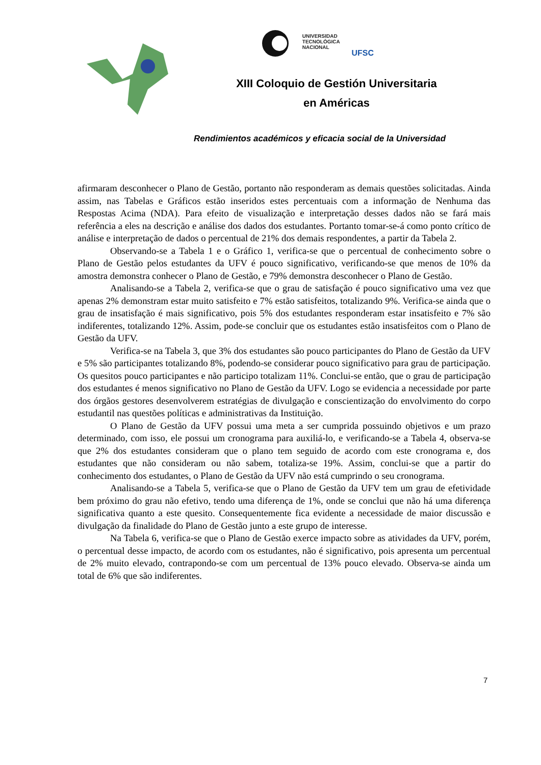UNIVERSIDAD
TECNOLÓGICA
NACIONAL UFSC
XIII Coloquio de Gestión Universitaria
en Américas
Rendimientos académicos y eficacia social de la Universidad
afirmaram desconhecer o Plano de Gestão, portanto não responderam as demais questões solicitadas. Ainda assim, nas Tabelas e Gráficos estão inseridos estes percentuais com a informação de Nenhuma das Respostas Acima (NDA). Para efeito de visualização e interpretação desses dados não se fará mais referência a eles na descrição e análise dos dados dos estudantes. Portanto tomar-se-á como ponto crítico de análise e interpretação de dados o percentual de 21% dos demais respondentes, a partir da Tabela 2.
Observando-se a Tabela 1 e o Gráfico 1, verifica-se que o percentual de conhecimento sobre o Plano de Gestão pelos estudantes da UFV é pouco significativo, verificando-se que menos de 10% da amostra demonstra conhecer o Plano de Gestão, e 79% demonstra desconhecer o Plano de Gestão.
Analisando-se a Tabela 2, verifica-se que o grau de satisfação é pouco significativo uma vez que apenas 2% demonstram estar muito satisfeito e 7% estão satisfeitos, totalizando 9%. Verifica-se ainda que o grau de insatisfação é mais significativo, pois 5% dos estudantes responderam estar insatisfeito e 7% são indiferentes, totalizando 12%. Assim, pode-se concluir que os estudantes estão insatisfeitos com o Plano de Gestão da UFV.
Verifica-se na Tabela 3, que 3% dos estudantes são pouco participantes do Plano de Gestão da UFV e 5% são participantes totalizando 8%, podendo-se considerar pouco significativo para grau de participação. Os quesitos pouco participantes e não participo totalizam 11%. Conclui-se então, que o grau de participação dos estudantes é menos significativo no Plano de Gestão da UFV. Logo se evidencia a necessidade por parte dos órgãos gestores desenvolverem estratégias de divulgação e conscientização do envolvimento do corpo estudantil nas questões políticas e administrativas da Instituição.
O Plano de Gestão da UFV possui uma meta a ser cumprida possuindo objetivos e um prazo determinado, com isso, ele possui um cronograma para auxiliá-lo, e verificando-se a Tabela 4, observa-se que 2% dos estudantes consideram que o plano tem seguido de acordo com este cronograma e, dos estudantes que não consideram ou não sabem, totaliza-se 19%. Assim, conclui-se que a partir do conhecimento dos estudantes, o Plano de Gestão da UFV não está cumprindo o seu cronograma.
Analisando-se a Tabela 5, verifica-se que o Plano de Gestão da UFV tem um grau de efetividade bem próximo do grau não efetivo, tendo uma diferença de 1%, onde se conclui que não há uma diferença significativa quanto a este quesito. Consequentemente fica evidente a necessidade de maior discussão e divulgação da finalidade do Plano de Gestão junto a este grupo de interesse.
Na Tabela 6, verifica-se que o Plano de Gestão exerce impacto sobre as atividades da UFV, porém, o percentual desse impacto, de acordo com os estudantes, não é significativo, pois apresenta um percentual de 2% muito elevado, contrapondo-se com um percentual de 13% pouco elevado. Observa-se ainda um total de 6% que são indiferentes.
7